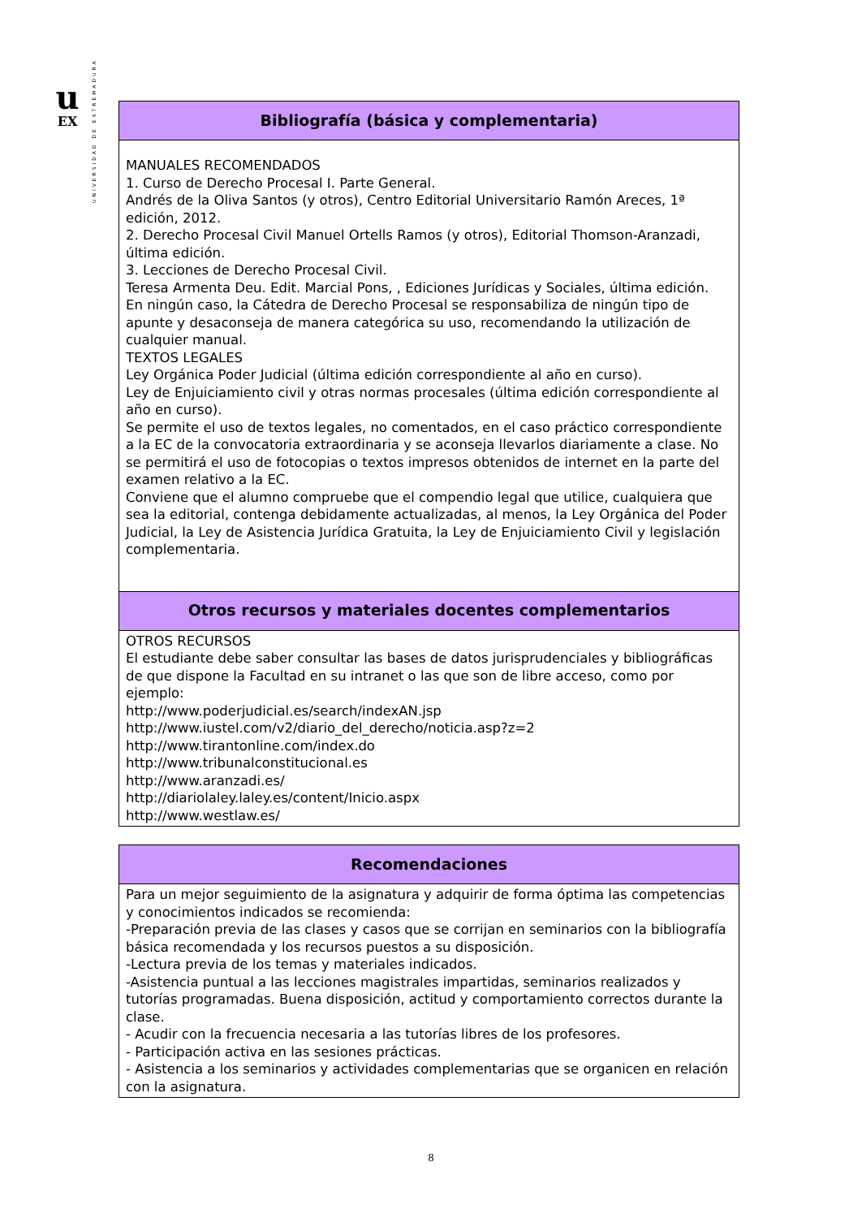u
EX
UNIVERSIDAD DE EXTREMADURA
| Bibliografía (básica y complementaria) |
| --- |
| MANUALES RECOMENDADOS 1. Curso de Derecho Procesal I. Parte General. Andrés de la Oliva Santos (y otros), Centro Editorial Universitario Ramón Areces, 1ª edición, 2012. 2. Derecho Procesal Civil Manuel Ortells Ramos (y otros), Editorial Thomson-Aranzadi, última edición. 3. Lecciones de Derecho Procesal Civil. Teresa Armenta Deu. Edit. Marcial Pons, , Ediciones Jurídicas y Sociales, última edición. En ningún caso, la Cátedra de Derecho Procesal se responsabiliza de ningún tipo de apunte y desaconseja de manera categórica su uso, recomendando la utilización de cualquier manual. TEXTOS LEGALES Ley Orgánica Poder Judicial (última edición correspondiente al año en curso). Ley de Enjuiciamiento civil y otras normas procesales (última edición correspondiente al año en curso). Se permite el uso de textos legales, no comentados, en el caso práctico correspondiente a la EC de la convocatoria extraordinaria y se aconseja llevarlos diariamente a clase. No se permitirá el uso de fotocopias o textos impresos obtenidos de internet en la parte del examen relativo a la EC. Conviene que el alumno compruebe que el compendio legal que utilice, cualquiera que sea la editorial, contenga debidamente actualizadas, al menos, la Ley Orgánica del Poder Judicial, la Ley de Asistencia Jurídica Gratuita, la Ley de Enjuiciamiento Civil y legislación complementaria. |
| Otros recursos y materiales docentes complementarios |
| OTROS RECURSOS El estudiante debe saber consultar las bases de datos jurisprudenciales y bibliográficas de que dispone la Facultad en su intranet o las que son de libre acceso, como por ejemplo: http://www.poderjudicial.es/search/indexAN.jsp http://www.iustel.com/v2/diario_del_derecho/noticia.asp?z=2 http://www.tirantonline.com/index.do http://www.tribunalconstitucional.es http://www.aranzadi.es/ http://diariolaley.laley.es/content/Inicio.aspx http://www.westlaw.es/ |
| Recomendaciones |
| --- |
| Para un mejor seguimiento de la asignatura y adquirir de forma óptima las competencias y conocimientos indicados se recomienda: -Preparación previa de las clases y casos que se corrijan en seminarios con la bibliografía básica recomendada y los recursos puestos a su disposición. -Lectura previa de los temas y materiales indicados. -Asistencia puntual a las lecciones magistrales impartidas, seminarios realizados y tutorías programadas. Buena disposición, actitud y comportamiento correctos durante la clase. - Acudir con la frecuencia necesaria a las tutorías libres de los profesores. - Participación activa en las sesiones prácticas. - Asistencia a los seminarios y actividades complementarias que se organicen en relación con la asignatura. |
8